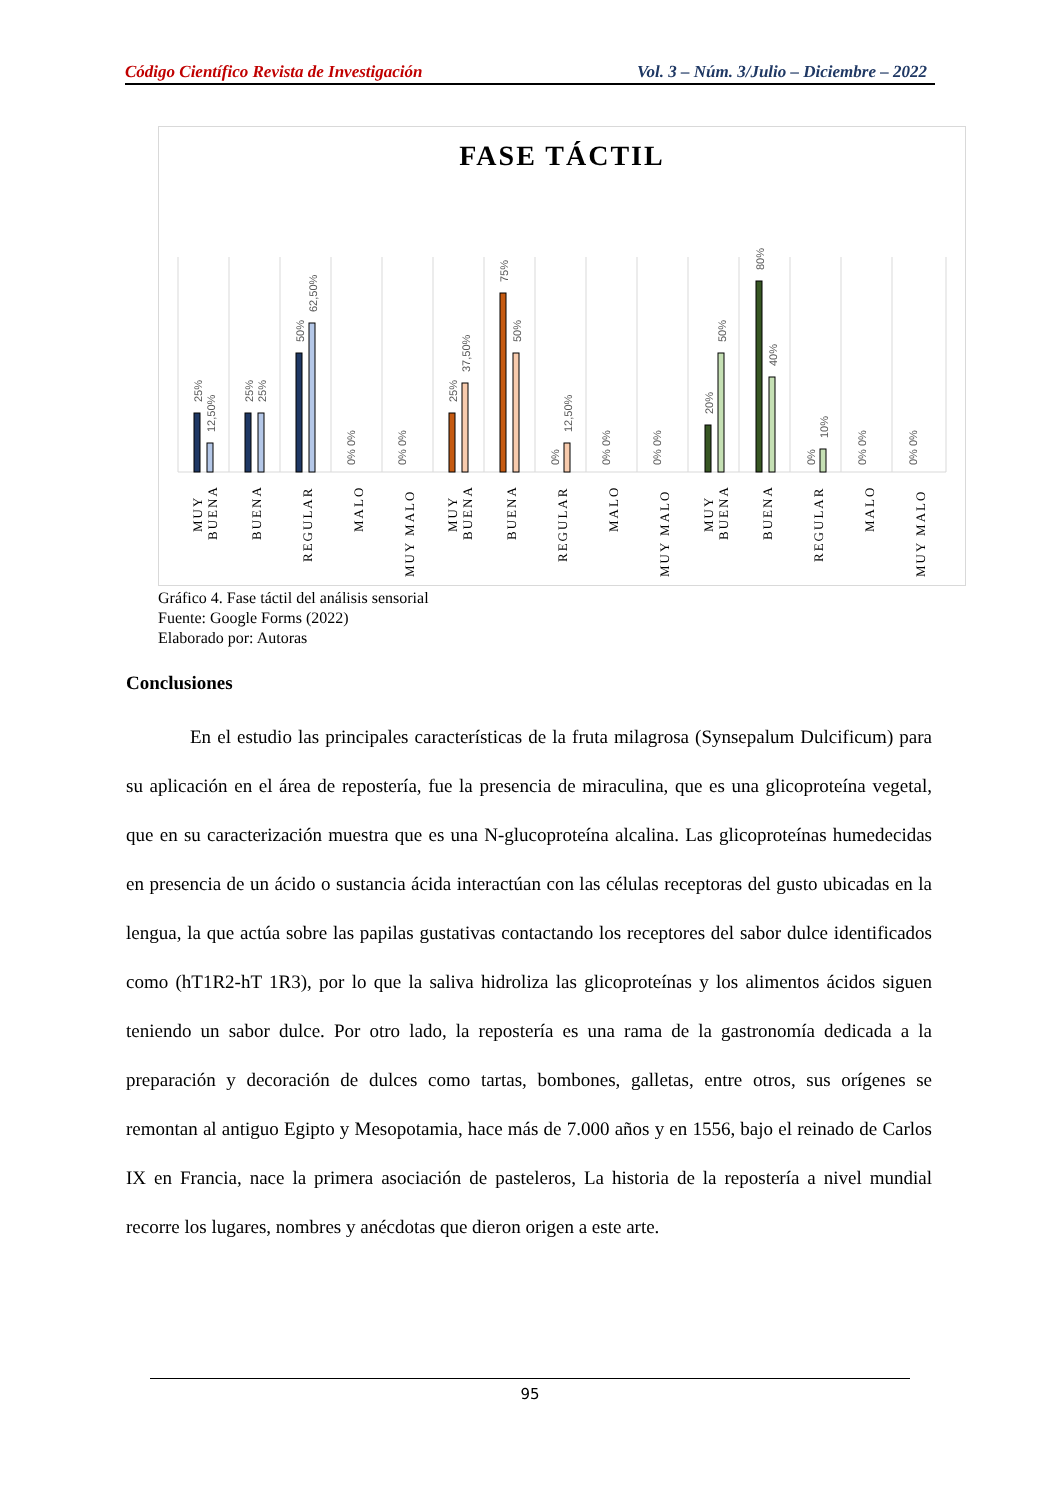Código Científico Revista de Investigación Vol. 3 – Núm. 3/Julio – Diciembre – 2022
FASE TÁCTIL
25%
12,50%
25%
25%
50%
62,50%
25%
37,50%
75%
50%
12,50%
20%
50%
80%
40%
10%
0% 0%
0% 0%
0%
0% 0%
0% 0%
0%
0% 0%
0% 0%
MUY
BUENA
BUENA
REGULAR
MALO
MUY MALO
MUY
BUENA
BUENA
REGULAR
MALO
MUY MALO
MUY
BUENA
BUENA
REGULAR
MALO
MUY MALO
Gráfico 4. Fase táctil del análisis sensorial
Fuente: Google Forms (2022)
Elaborado por: Autoras
Conclusiones
En el estudio las principales características de la fruta milagrosa (Synsepalum Dulcificum) para su aplicación en el área de repostería, fue la presencia de miraculina, que es una glicoproteína vegetal, que en su caracterización muestra que es una N-glucoproteína alcalina. Las glicoproteínas humedecidas en presencia de un ácido o sustancia ácida interactúan con las células receptoras del gusto ubicadas en la lengua, la que actúa sobre las papilas gustativas contactando los receptores del sabor dulce identificados como (hT1R2-hT 1R3), por lo que la saliva hidroliza las glicoproteínas y los alimentos ácidos siguen teniendo un sabor dulce. Por otro lado, la repostería es una rama de la gastronomía dedicada a la preparación y decoración de dulces como tartas, bombones, galletas, entre otros, sus orígenes se remontan al antiguo Egipto y Mesopotamia, hace más de 7.000 años y en 1556, bajo el reinado de Carlos IX en Francia, nace la primera asociación de pasteleros, La historia de la repostería a nivel mundial recorre los lugares, nombres y anécdotas que dieron origen a este arte.
95